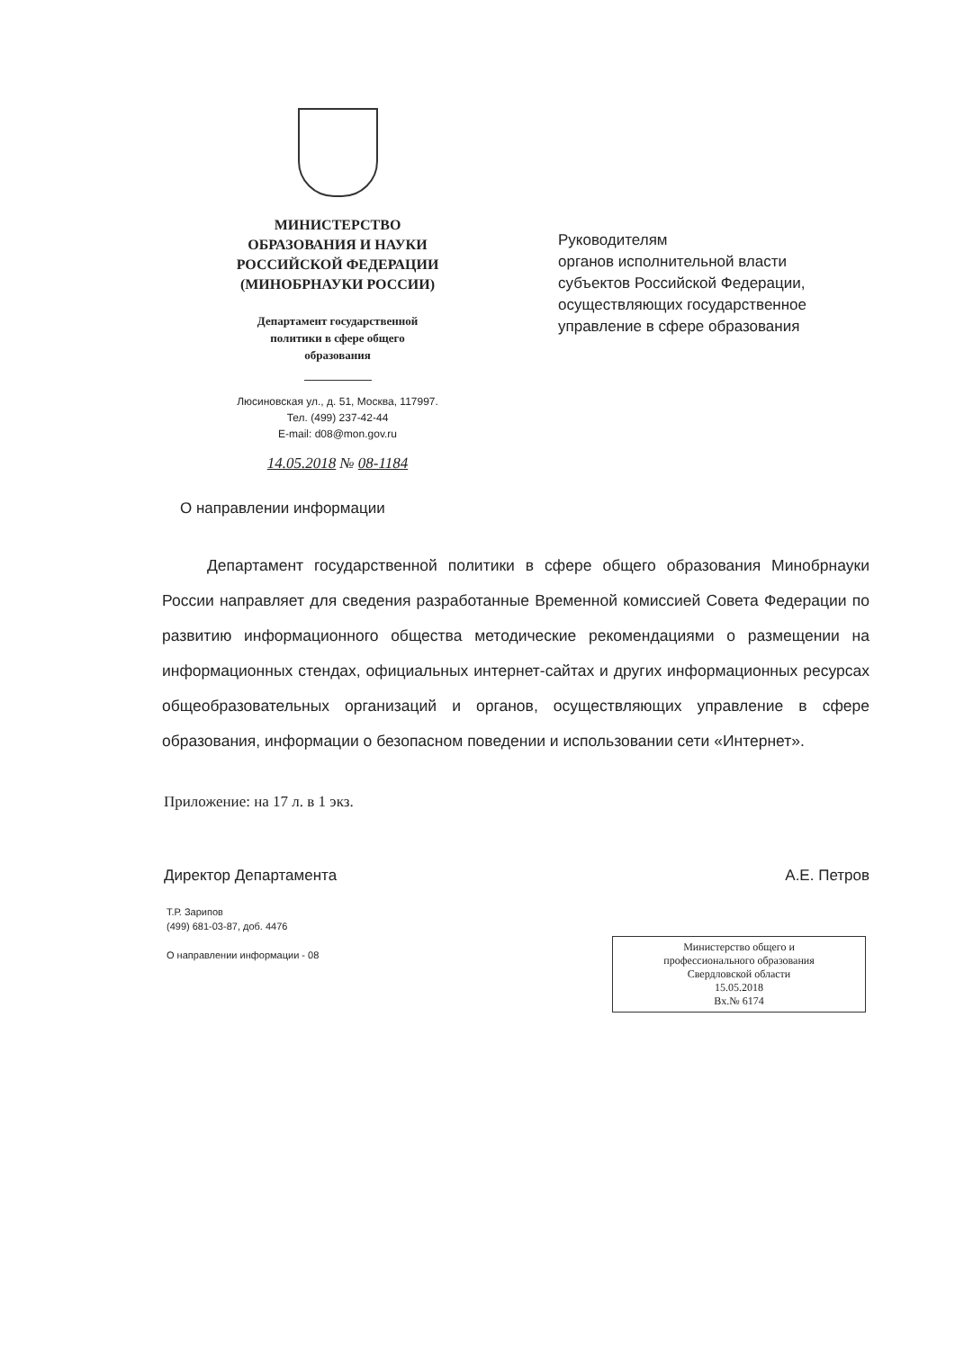МИНИСТЕРСТВО
ОБРАЗОВАНИЯ И НАУКИ
РОССИЙСКОЙ ФЕДЕРАЦИИ
(МИНОБРНАУКИ РОССИИ)
Департамент государственной
политики в сфере общего
образования
Люсиновская ул., д. 51, Москва, 117997.
Тел. (499) 237-42-44
E-mail: d08@mon.gov.ru
14.05.2018 № 08-1184
Руководителям
органов исполнительной власти
субъектов Российской Федерации,
осуществляющих государственное
управление в сфере образования
О направлении информации
Департамент государственной политики в сфере общего образования Минобрнауки России направляет для сведения разработанные Временной комиссией Совета Федерации по развитию информационного общества методические рекомендациями о размещении на информационных стендах, официальных интернет-сайтах и других информационных ресурсах общеобразовательных организаций и органов, осуществляющих управление в сфере образования, информации о безопасном поведении и использовании сети «Интернет».
Приложение: на 17 л. в 1 экз.
Директор Департамента А.Е. Петров
Т.Р. Зарипов
(499) 681-03-87, доб. 4476
О направлении информации - 08
Министерство общего и
профессионального образования
Свердловской области
15.05.2018
Вх.№ 6174